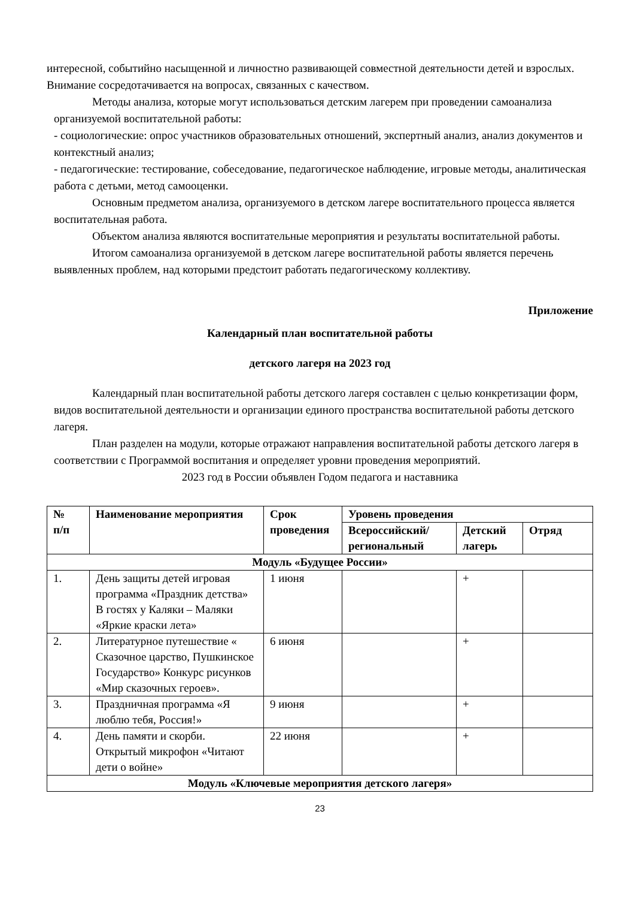интересной, событийно насыщенной и личностно развивающей совместной деятельности детей и взрослых. Внимание сосредотачивается на вопросах, связанных с качеством.
Методы анализа, которые могут использоваться детским лагерем при проведении самоанализа организуемой воспитательной работы:
- социологические: опрос участников образовательных отношений, экспертный анализ, анализ документов и контекстный анализ;
- педагогические: тестирование, собеседование, педагогическое наблюдение, игровые методы, аналитическая работа с детьми, метод самооценки.
Основным предметом анализа, организуемого в детском лагере воспитательного процесса является воспитательная работа.
Объектом анализа являются воспитательные мероприятия и результаты воспитательной работы.
Итогом самоанализа организуемой в детском лагере воспитательной работы является перечень выявленных проблем, над которыми предстоит работать педагогическому коллективу.
Приложение
Календарный план воспитательной работы
детского лагеря на 2023 год
Календарный план воспитательной работы детского лагеря составлен с целью конкретизации форм, видов воспитательной деятельности и организации единого пространства воспитательной работы детского лагеря.
План разделен на модули, которые отражают направления воспитательной работы детского лагеря в соответствии с Программой воспитания и определяет уровни проведения мероприятий.
2023 год в России объявлен Годом педагога и наставника
| № п/п | Наименование мероприятия | Срок проведения | Уровень проведения | | |
| --- | --- | --- | --- | --- | --- |
| | | | Всероссийский/ региональный | Детский лагерь | Отряд |
| Модуль «Будущее России» | | | | | |
| 1. | День защиты детей игровая программа «Праздник детства» В гостях у Каляки – Маляки «Яркие краски лета» | 1 июня | | + | |
| 2. | Литературное путешествие « Сказочное царство, Пушкинское Государство» Конкурс рисунков «Мир сказочных героев». | 6 июня | | + | |
| 3. | Праздничная программа «Я люблю тебя, Россия!» | 9 июня | | + | |
| 4. | День памяти и скорби. Открытый микрофон «Читают дети о войне» | 22 июня | | + | |
| Модуль «Ключевые мероприятия детского лагеря» | | | | | |
23